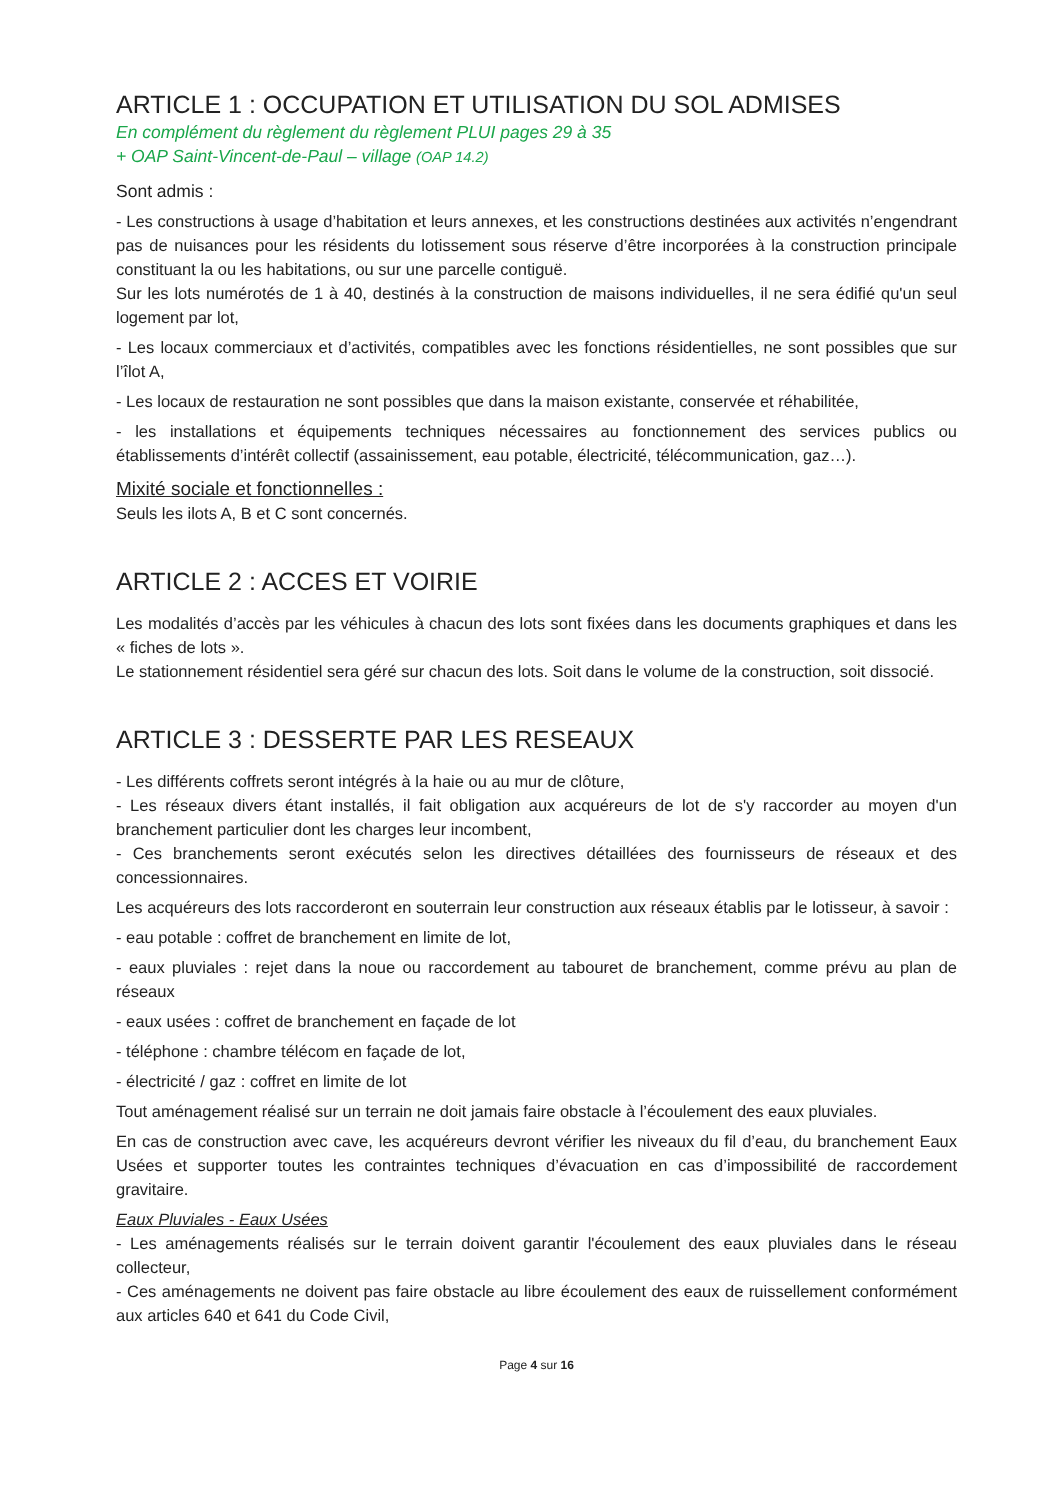ARTICLE 1 : OCCUPATION ET UTILISATION DU SOL ADMISES
En complément du règlement du règlement PLUI pages 29 à 35
+ OAP Saint-Vincent-de-Paul – village (OAP 14.2)
Sont admis :
- Les constructions à usage d’habitation et leurs annexes, et les constructions destinées aux activités n’engendrant pas de nuisances pour les résidents du lotissement sous réserve d’être incorporées à la construction principale constituant la ou les habitations, ou sur une parcelle contiguë.
Sur les lots numérotés de 1 à 40, destinés à la construction de maisons individuelles, il ne sera édifié qu'un seul logement par lot,
- Les locaux commerciaux et d’activités, compatibles avec les fonctions résidentielles, ne sont possibles que sur l’îlot A,
- Les locaux de restauration ne sont possibles que dans la maison existante, conservée et réhabilitée,
- les installations et équipements techniques nécessaires au fonctionnement des services publics ou établissements d’intérêt collectif (assainissement, eau potable, électricité, télécommunication, gaz…).
Mixité sociale et fonctionnelles :
Seuls les ilots A, B et C sont concernés.
ARTICLE 2 : ACCES ET VOIRIE
Les modalités d’accès par les véhicules à chacun des lots sont fixées dans les documents graphiques et dans les « fiches de lots ».
Le stationnement résidentiel sera géré sur chacun des lots. Soit dans le volume de la construction, soit dissocié.
ARTICLE 3 : DESSERTE PAR LES RESEAUX
- Les différents coffrets seront intégrés à la haie ou au mur de clôture,
- Les réseaux divers étant installés, il fait obligation aux acquéreurs de lot de s'y raccorder au moyen d'un branchement particulier dont les charges leur incombent,
- Ces branchements seront exécutés selon les directives détaillées des fournisseurs de réseaux et des concessionnaires.
Les acquéreurs des lots raccorderont en souterrain leur construction aux réseaux établis par le lotisseur, à savoir :
- eau potable : coffret de branchement en limite de lot,
- eaux pluviales : rejet dans la noue ou raccordement au tabouret de branchement, comme prévu au plan de réseaux
- eaux usées : coffret de branchement en façade de lot
- téléphone : chambre télécom en façade de lot,
- électricité / gaz : coffret en limite de lot
Tout aménagement réalisé sur un terrain ne doit jamais faire obstacle à l’écoulement des eaux pluviales.
En cas de construction avec cave, les acquéreurs devront vérifier les niveaux du fil d’eau, du branchement Eaux Usées et supporter toutes les contraintes techniques d’évacuation en cas d’impossibilité de raccordement gravitaire.
Eaux Pluviales - Eaux Usées
- Les aménagements réalisés sur le terrain doivent garantir l'écoulement des eaux pluviales dans le réseau collecteur,
- Ces aménagements ne doivent pas faire obstacle au libre écoulement des eaux de ruissellement conformément aux articles 640 et 641 du Code Civil,
Page 4 sur 16